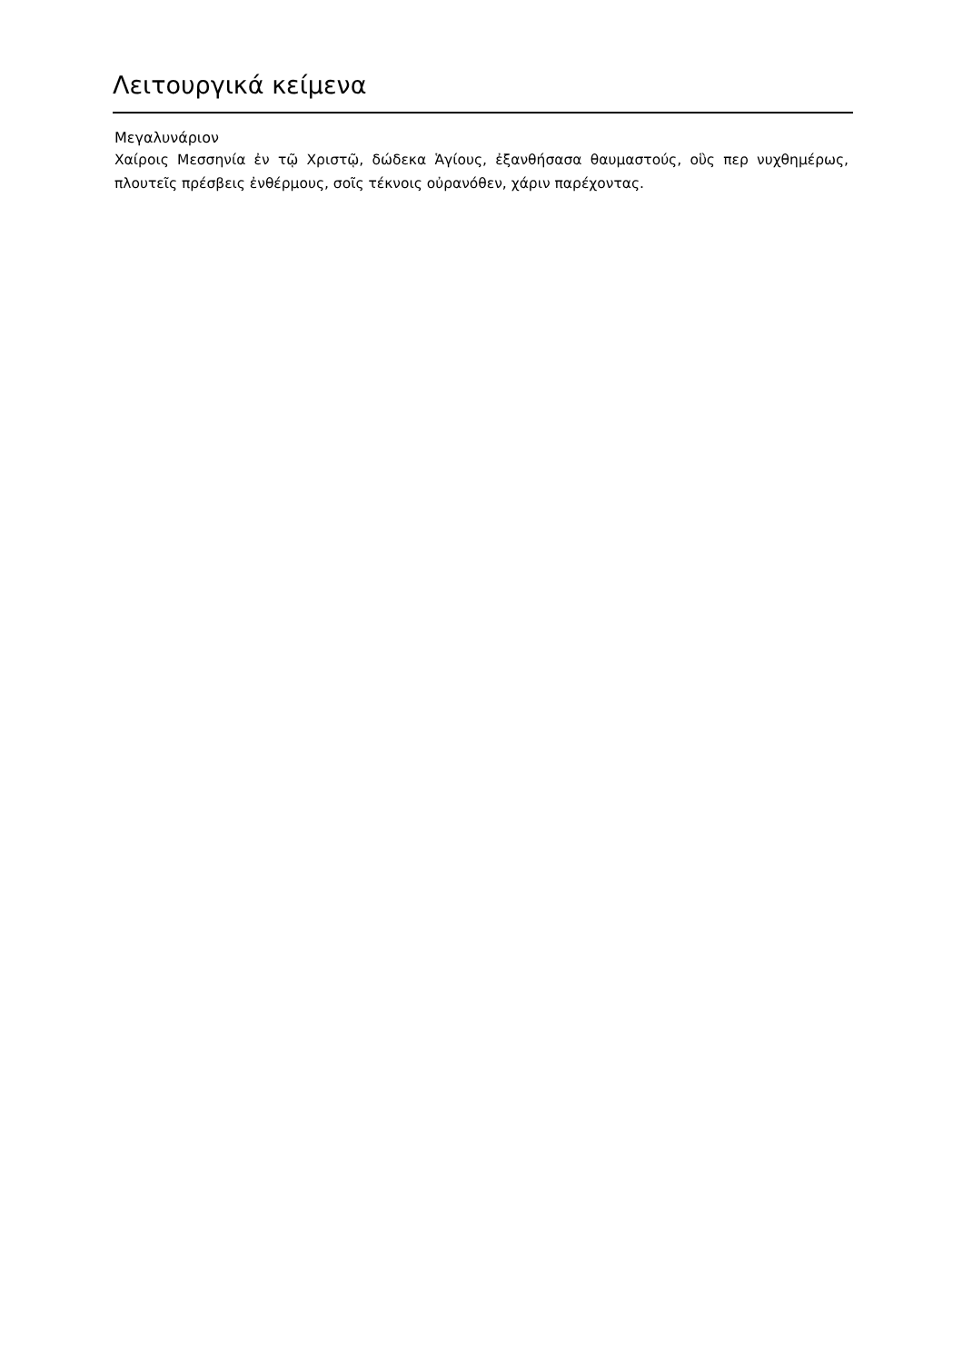Λειτουργικά κείμενα
Μεγαλυνάριον
Χαίροις Μεσσηνία ἐν τῷ Χριστῷ, δώδεκα Ἁγίους, ἐξανθήσασα θαυμαστούς, οὓς περ νυχθημέρως, πλουτεῖς πρέσβεις ἐνθέρμους, σοῖς τέκνοις οὐρανόθεν, χάριν παρέχοντας.